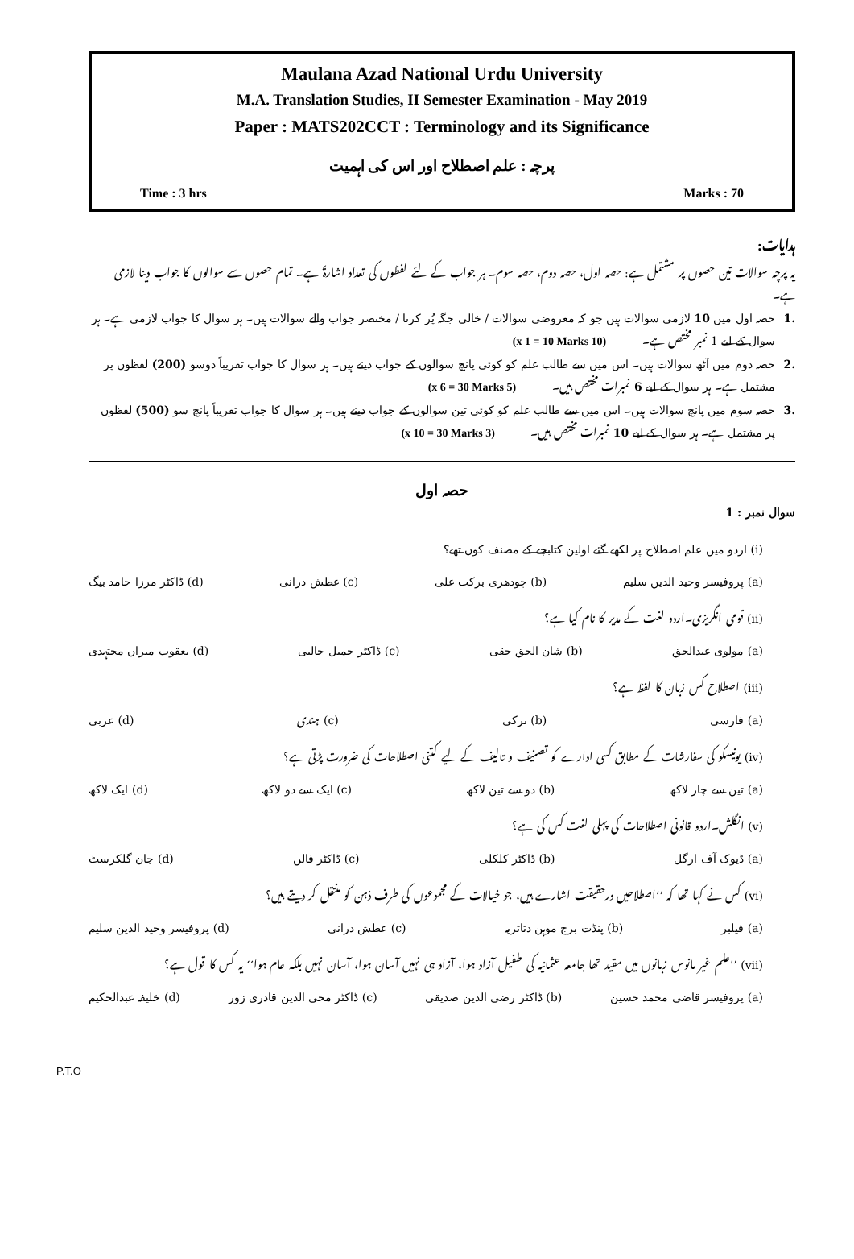Maulana Azad National Urdu University
M.A. Translation Studies, II Semester Examination - May 2019
Paper : MATS202CCT : Terminology and its Significance
پرچہ : علم اصطلاح اور اس کی اہمیت
Time : 3 hrs Marks : 70
ہدایات:
یہ پرچہ سوالات تین حصوں پر مشتمل ہے: حصہ اول، حصہ دوم، حصہ سوم۔ ہر جواب کے لئے لفظوں کی تعداد اشارۃً ہے۔ تمام حصوں سے سوالوں کا جواب دینا لازمی ہے۔
.1 حصہ اول میں 10 لازمی سوالات ہیں جو کہ معروضی سوالات / خالی جگہ پُر کرنا / مختصر جواب والے سوالات ہیں۔ ہر سوال کا جواب لازمی ہے۔ ہر سوال کے لیے 1 نمبر مختص ہے۔ (10 x 1 = 10 Marks)
.2 حصہ دوم میں آٹھ سوالات ہیں۔ اس میں سے طالب علم کو کوئی پانچ سوالوں کے جواب دینے ہیں۔ ہر سوال کا جواب تقریباً دوسو (200) لفظوں پر مشتمل ہے۔ ہر سوال کے لیے 6 نمبرات مختص ہیں۔ (5 x 6 = 30 Marks)
.3 حصہ سوم میں پانچ سوالات ہیں۔ اس میں سے طالب علم کو کوئی تین سوالوں کے جواب دینے ہیں۔ ہر سوال کا جواب تقریباً پانچ سو (500) لفظوں پر مشتمل ہے۔ ہر سوال کے لیے 10 نمبرات مختص ہیں۔ (3 x 10 = 30 Marks)
حصہ اول
سوال نمبر : 1
(i) اردو میں علم اصطلاح پر لکھے گئے اولین کتابچے کے مصنف کون تھے؟
(a) پروفیسر وحید الدین سلیم (b) چودھری برکت علی (c) عطش درانی (d) ڈاکٹر مرزا حامد بیگ
(ii) قومی انگریزی۔اردو لغت کے مدیر کا نام کیا ہے؟
(a) مولوی عبدالحق (b) شان الحق حقی (c) ڈاکٹر جمیل جالبی (d) یعقوب میراں مجتہدی
(iii) اصطلاح کس زبان کا لفظ ہے؟
(a) فارسی (b) ترکی (c) ہندی (d) عربی
(iv) یونیسکو کی سفارشات کے مطابق کسی ادارے کو تصنیف و تالیف کے لیے کتنی اصطلاحات کی ضرورت پڑتی ہے؟
(a) تین سے چار لاکھ (b) دو سے تین لاکھ (c) ایک سے دو لاکھ (d) ایک لاکھ
(v) انگلش۔اردو قانونی اصطلاحات کی پہلی لغت کس کی ہے؟
(a) ڈیوک آف ارگل (b) ڈاکٹر کلکلی (c) ڈاکٹر فالن (d) جان گلکرسٹ
(vi) کس نے کہا تھا کہ ’’اصطلاحیں درحقیقت اشارے ہیں، جو خیالات کے مجموعوں کی طرف ذہن کو منتقل کر دیتے ہیں؟
(a) فیلبر (b) پنڈت برج موہن دتاتریہ (c) عطش درانی (d) پروفیسر وحید الدین سلیم
(vii) ’’علم غیر مانوس زبانوں میں مقید تھا جامعہ عثمانیہ کی طفیل آزاد ہوا، آزاد ہی نہیں آسان ہوا، آسان نہیں بلکہ عام ہوا‘‘ یہ کس کا قول ہے؟
(a) پروفیسر قاضی محمد حسین (b) ڈاکٹر رضی الدین صدیقی (c) ڈاکٹر محی الدین قادری زور (d) خلیفہ عبدالحکیم
P.T.O